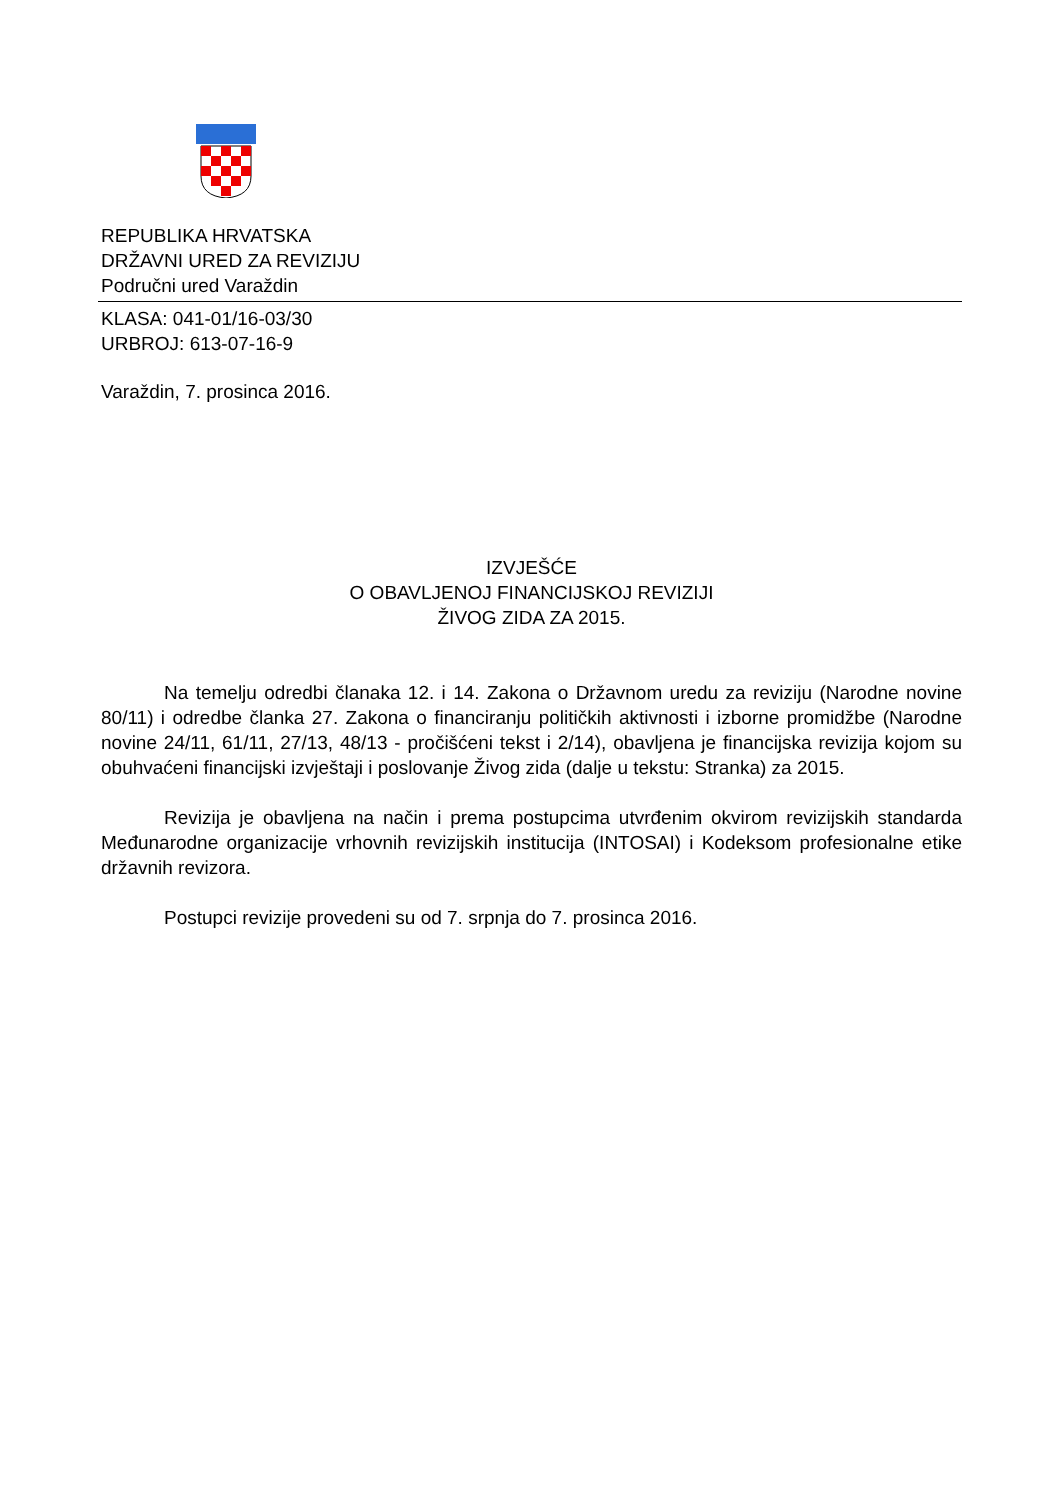REPUBLIKA HRVATSKA
DRŽAVNI URED ZA REVIZIJU
Područni ured Varaždin
KLASA: 041-01/16-03/30
URBROJ: 613-07-16-9
Varaždin, 7. prosinca 2016.
IZVJEŠĆE
O OBAVLJENOJ FINANCIJSKOJ REVIZIJI
ŽIVOG ZIDA ZA 2015.
Na temelju odredbi članaka 12. i 14. Zakona o Državnom uredu za reviziju (Narodne novine 80/11) i odredbe članka 27. Zakona o financiranju političkih aktivnosti i izborne promidžbe (Narodne novine 24/11, 61/11, 27/13, 48/13 - pročišćeni tekst i 2/14), obavljena je financijska revizija kojom su obuhvaćeni financijski izvještaji i poslovanje Živog zida (dalje u tekstu: Stranka) za 2015.
Revizija je obavljena na način i prema postupcima utvrđenim okvirom revizijskih standarda Međunarodne organizacije vrhovnih revizijskih institucija (INTOSAI) i Kodeksom profesionalne etike državnih revizora.
Postupci revizije provedeni su od 7. srpnja do 7. prosinca 2016.